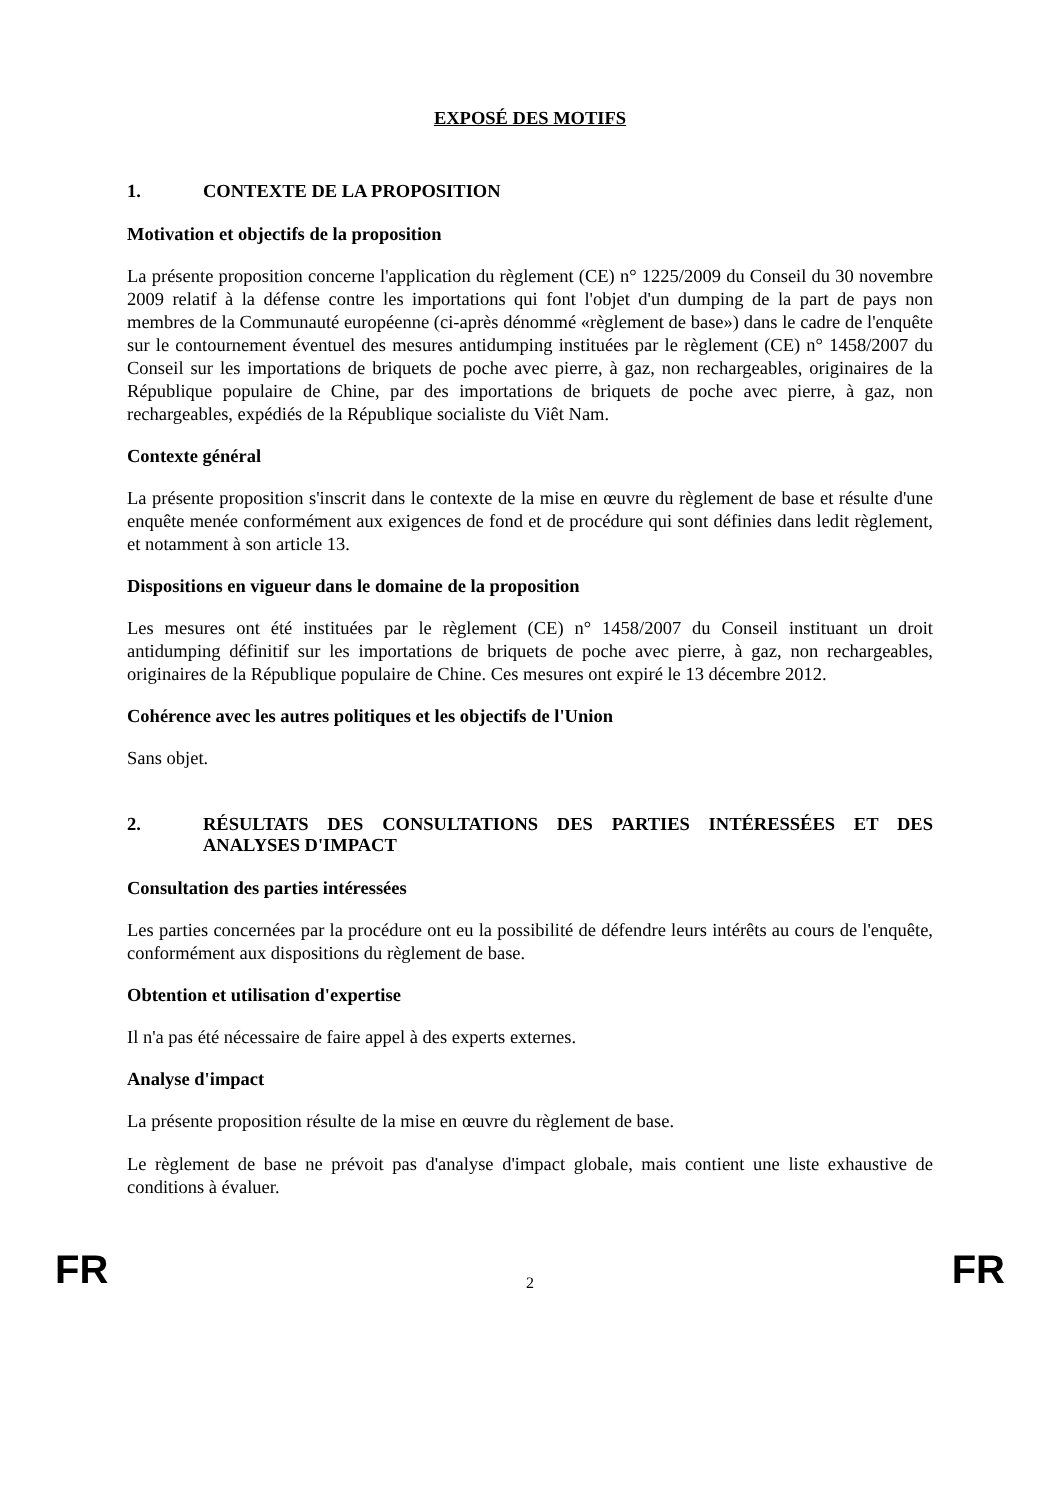EXPOSÉ DES MOTIFS
1. CONTEXTE DE LA PROPOSITION
Motivation et objectifs de la proposition
La présente proposition concerne l'application du règlement (CE) n° 1225/2009 du Conseil du 30 novembre 2009 relatif à la défense contre les importations qui font l'objet d'un dumping de la part de pays non membres de la Communauté européenne (ci-après dénommé «règlement de base») dans le cadre de l'enquête sur le contournement éventuel des mesures antidumping instituées par le règlement (CE) n° 1458/2007 du Conseil sur les importations de briquets de poche avec pierre, à gaz, non rechargeables, originaires de la République populaire de Chine, par des importations de briquets de poche avec pierre, à gaz, non rechargeables, expédiés de la République socialiste du Viêt Nam.
Contexte général
La présente proposition s'inscrit dans le contexte de la mise en œuvre du règlement de base et résulte d'une enquête menée conformément aux exigences de fond et de procédure qui sont définies dans ledit règlement, et notamment à son article 13.
Dispositions en vigueur dans le domaine de la proposition
Les mesures ont été instituées par le règlement (CE) n° 1458/2007 du Conseil instituant un droit antidumping définitif sur les importations de briquets de poche avec pierre, à gaz, non rechargeables, originaires de la République populaire de Chine. Ces mesures ont expiré le 13 décembre 2012.
Cohérence avec les autres politiques et les objectifs de l'Union
Sans objet.
2. RÉSULTATS DES CONSULTATIONS DES PARTIES INTÉRESSÉES ET DES ANALYSES D'IMPACT
Consultation des parties intéressées
Les parties concernées par la procédure ont eu la possibilité de défendre leurs intérêts au cours de l'enquête, conformément aux dispositions du règlement de base.
Obtention et utilisation d'expertise
Il n'a pas été nécessaire de faire appel à des experts externes.
Analyse d'impact
La présente proposition résulte de la mise en œuvre du règlement de base.
Le règlement de base ne prévoit pas d'analyse d'impact globale, mais contient une liste exhaustive de conditions à évaluer.
FR 2 FR